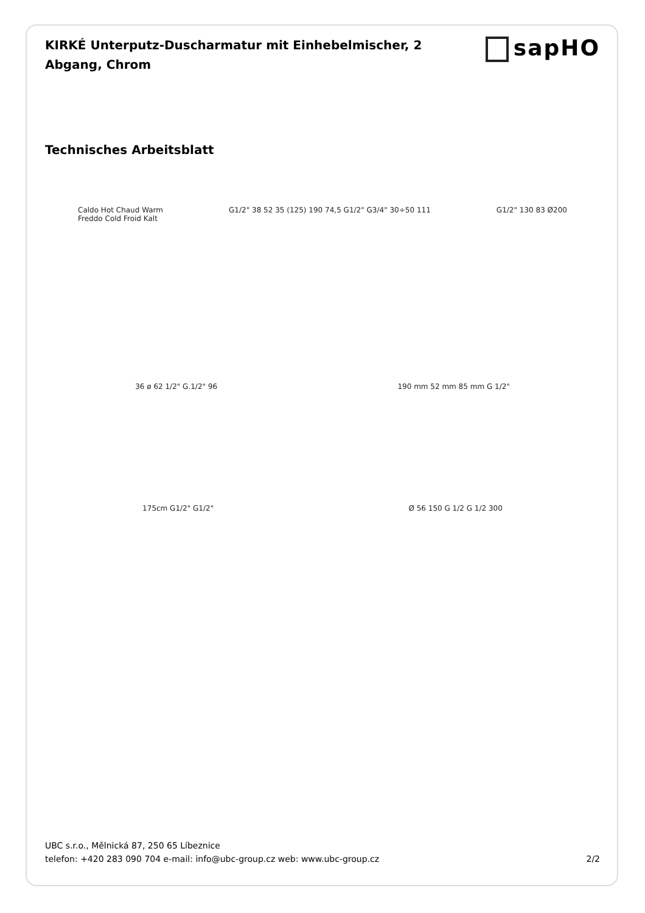KIRKÉ Unterputz-Duscharmatur mit Einhebelmischer, 2 Abgang, Chrom
sapHO
Technisches Arbeitsblatt
Caldo Hot Chaud Warm
Freddo Cold Froid Kalt
G1/2" 38 52 35 (125) 190 74,5 G1/2" G3/4" 30÷50 111
G1/2" 130 83 Ø200
36 ø 62 1/2" G.1/2" 96 190 mm 52 mm 85 mm G 1/2"
175cm G1/2" G1/2" Ø 56 150 G 1/2 G 1/2 300
UBC s.r.o., Mělnická 87, 250 65 Líbeznice
telefon: +420 283 090 704 e-mail: info@ubc-group.cz web: www.ubc-group.cz 2/2